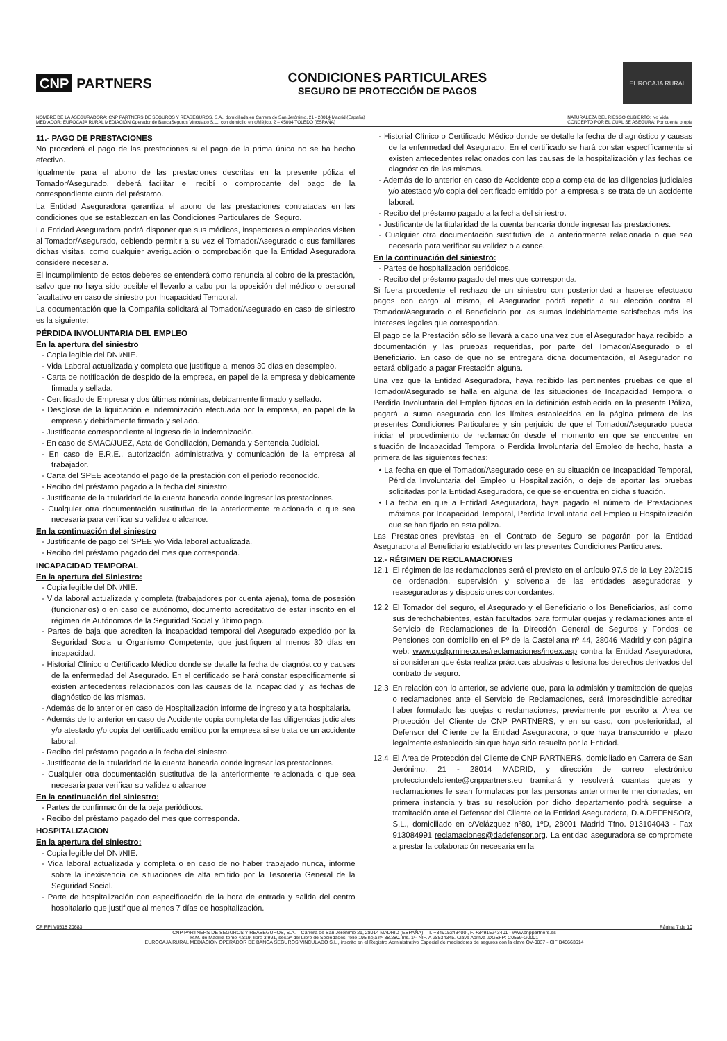CNP PARTNERS
CONDICIONES PARTICULARES
SEGURO DE PROTECCIÓN DE PAGOS
EUROCAJA RURAL
NOMBRE DE LA ASEGURADORA: CNP PARTNERS DE SEGUROS Y REASEGUROS, S.A., domiciliada en Carrera de San Jerónimo, 21 - 28014 Madrid (España)
MEDIADOR: EUROCAJA RURAL MEDIACIÓN Operador de BancaSeguros Vinculado S.L., con domicilio en c/Méjico, 2 – 45004 TOLEDO (ESPAÑA)
NATURALEZA DEL RIESGO CUBIERTO: No Vida
CONCEPTO POR EL CUAL SE ASEGURA: Por cuenta propia
11.- PAGO DE PRESTACIONES
No procederá el pago de las prestaciones si el pago de la prima única no se ha hecho efectivo.
Igualmente para el abono de las prestaciones descritas en la presente póliza el Tomador/Asegurado, deberá facilitar el recibí o comprobante del pago de la correspondiente cuota del préstamo.
La Entidad Aseguradora garantiza el abono de las prestaciones contratadas en las condiciones que se establezcan en las Condiciones Particulares del Seguro.
La Entidad Aseguradora podrá disponer que sus médicos, inspectores o empleados visiten al Tomador/Asegurado, debiendo permitir a su vez el Tomador/Asegurado o sus familiares dichas visitas, como cualquier averiguación o comprobación que la Entidad Aseguradora considere necesaria.
El incumplimiento de estos deberes se entenderá como renuncia al cobro de la prestación, salvo que no haya sido posible el llevarlo a cabo por la oposición del médico o personal facultativo en caso de siniestro por Incapacidad Temporal.
La documentación que la Compañía solicitará al Tomador/Asegurado en caso de siniestro es la siguiente:
PÉRDIDA INVOLUNTARIA DEL EMPLEO
En la apertura del siniestro
- Copia legible del DNI/NIE.
- Vida Laboral actualizada y completa que justifique al menos 30 días en desempleo.
- Carta de notificación de despido de la empresa, en papel de la empresa y debidamente firmada y sellada.
- Certificado de Empresa y dos últimas nóminas, debidamente firmado y sellado.
- Desglose de la liquidación e indemnización efectuada por la empresa, en papel de la empresa y debidamente firmado y sellado.
- Justificante correspondiente al ingreso de la indemnización.
- En caso de SMAC/JUEZ, Acta de Conciliación, Demanda y Sentencia Judicial.
- En caso de E.R.E., autorización administrativa y comunicación de la empresa al trabajador.
- Carta del SPEE aceptando el pago de la prestación con el periodo reconocido.
- Recibo del préstamo pagado a la fecha del siniestro.
- Justificante de la titularidad de la cuenta bancaria donde ingresar las prestaciones.
- Cualquier otra documentación sustitutiva de la anteriormente relacionada o que sea necesaria para verificar su validez o alcance.
En la continuación del siniestro
- Justificante de pago del SPEE y/o Vida laboral actualizada.
- Recibo del préstamo pagado del mes que corresponda.
INCAPACIDAD TEMPORAL
En la apertura del Siniestro:
- Copia legible del DNI/NIE.
- Vida laboral actualizada y completa (trabajadores por cuenta ajena), toma de posesión (funcionarios) o en caso de autónomo, documento acreditativo de estar inscrito en el régimen de Autónomos de la Seguridad Social y último pago.
- Partes de baja que acrediten la incapacidad temporal del Asegurado expedido por la Seguridad Social u Organismo Competente, que justifiquen al menos 30 días en incapacidad.
- Historial Clínico o Certificado Médico donde se detalle la fecha de diagnóstico y causas de la enfermedad del Asegurado. En el certificado se hará constar específicamente si existen antecedentes relacionados con las causas de la incapacidad y las fechas de diagnóstico de las mismas.
- Además de lo anterior en caso de Hospitalización informe de ingreso y alta hospitalaria.
- Además de lo anterior en caso de Accidente copia completa de las diligencias judiciales y/o atestado y/o copia del certificado emitido por la empresa si se trata de un accidente laboral.
- Recibo del préstamo pagado a la fecha del siniestro.
- Justificante de la titularidad de la cuenta bancaria donde ingresar las prestaciones.
- Cualquier otra documentación sustitutiva de la anteriormente relacionada o que sea necesaria para verificar su validez o alcance
En la continuación del siniestro:
- Partes de confirmación de la baja periódicos.
- Recibo del préstamo pagado del mes que corresponda.
HOSPITALIZACION
En la apertura del siniestro:
- Copia legible del DNI/NIE.
- Vida laboral actualizada y completa o en caso de no haber trabajado nunca, informe sobre la inexistencia de situaciones de alta emitido por la Tesorería General de la Seguridad Social.
- Parte de hospitalización con especificación de la hora de entrada y salida del centro hospitalario que justifique al menos 7 días de hospitalización.
- Historial Clínico o Certificado Médico donde se detalle la fecha de diagnóstico y causas de la enfermedad del Asegurado. En el certificado se hará constar específicamente si existen antecedentes relacionados con las causas de la hospitalización y las fechas de diagnóstico de las mismas.
- Además de lo anterior en caso de Accidente copia completa de las diligencias judiciales y/o atestado y/o copia del certificado emitido por la empresa si se trata de un accidente laboral.
- Recibo del préstamo pagado a la fecha del siniestro.
- Justificante de la titularidad de la cuenta bancaria donde ingresar las prestaciones.
- Cualquier otra documentación sustitutiva de la anteriormente relacionada o que sea necesaria para verificar su validez o alcance.
En la continuación del siniestro:
- Partes de hospitalización periódicos.
- Recibo del préstamo pagado del mes que corresponda.
Si fuera procedente el rechazo de un siniestro con posterioridad a haberse efectuado pagos con cargo al mismo, el Asegurador podrá repetir a su elección contra el Tomador/Asegurado o el Beneficiario por las sumas indebidamente satisfechas más los intereses legales que correspondan.
El pago de la Prestación sólo se llevará a cabo una vez que el Asegurador haya recibido la documentación y las pruebas requeridas, por parte del Tomador/Asegurado o el Beneficiario. En caso de que no se entregara dicha documentación, el Asegurador no estará obligado a pagar Prestación alguna.
Una vez que la Entidad Aseguradora, haya recibido las pertinentes pruebas de que el Tomador/Asegurado se halla en alguna de las situaciones de Incapacidad Temporal o Perdida Involuntaria del Empleo fijadas en la definición establecida en la presente Póliza, pagará la suma asegurada con los límites establecidos en la página primera de las presentes Condiciones Particulares y sin perjuicio de que el Tomador/Asegurado pueda iniciar el procedimiento de reclamación desde el momento en que se encuentre en situación de Incapacidad Temporal o Perdida Involuntaria del Empleo de hecho, hasta la primera de las siguientes fechas:
• La fecha en que el Tomador/Asegurado cese en su situación de Incapacidad Temporal, Pérdida Involuntaria del Empleo u Hospitalización, o deje de aportar las pruebas solicitadas por la Entidad Aseguradora, de que se encuentra en dicha situación.
• La fecha en que a Entidad Aseguradora, haya pagado el número de Prestaciones máximas por Incapacidad Temporal, Perdida Involuntaria del Empleo u Hospitalización que se han fijado en esta póliza.
Las Prestaciones previstas en el Contrato de Seguro se pagarán por la Entidad Aseguradora al Beneficiario establecido en las presentes Condiciones Particulares.
12.- RÉGIMEN DE RECLAMACIONES
12.1 El régimen de las reclamaciones será el previsto en el artículo 97.5 de la Ley 20/2015 de ordenación, supervisión y solvencia de las entidades aseguradoras y reaseguradoras y disposiciones concordantes.
12.2 El Tomador del seguro, el Asegurado y el Beneficiario o los Beneficiarios, así como sus derechohabientes, están facultados para formular quejas y reclamaciones ante el Servicio de Reclamaciones de la Dirección General de Seguros y Fondos de Pensiones con domicilio en el Pº de la Castellana nº 44, 28046 Madrid y con página web: www.dgsfp.mineco.es/reclamaciones/index.asp contra la Entidad Aseguradora, si consideran que ésta realiza prácticas abusivas o lesiona los derechos derivados del contrato de seguro.
12.3 En relación con lo anterior, se advierte que, para la admisión y tramitación de quejas o reclamaciones ante el Servicio de Reclamaciones, será imprescindible acreditar haber formulado las quejas o reclamaciones, previamente por escrito al Área de Protección del Cliente de CNP PARTNERS, y en su caso, con posterioridad, al Defensor del Cliente de la Entidad Aseguradora, o que haya transcurrido el plazo legalmente establecido sin que haya sido resuelta por la Entidad.
12.4 El Área de Protección del Cliente de CNP PARTNERS, domiciliado en Carrera de San Jerónimo, 21 - 28014 MADRID, y dirección de correo electrónico protecciondelcliente@cnppartners.eu tramitará y resolverá cuantas quejas y reclamaciones le sean formuladas por las personas anteriormente mencionadas, en primera instancia y tras su resolución por dicho departamento podrá seguirse la tramitación ante el Defensor del Cliente de la Entidad Aseguradora, D.A.DEFENSOR, S.L., domiciliado en c/Velázquez nº80, 1ºD, 28001 Madrid Tfno. 913104043 - Fax 913084991 reclamaciones@dadefensor.org. La entidad aseguradora se compromete a prestar la colaboración necesaria en la
CP PPI V0518 20683 Página 7 de 10
CNP PARTNERS DE SEGUROS Y REASEGUROS, S.A. – Carrera de San Jerónimo 21, 28014 MADRID (ESPAÑA) – T. +34915243400 , F. +34915243401 - www.cnppartners.es
R.M. de Madrid, tomo 4.819, libro 3.991, sec.3ª del Libro de Sociedades, folio 195 hoja nº 38.280. Ins. 1ª- NIF. A 28534345. Clave Admva .DGSFP: C0559-G0001
EUROCAJA RURAL MEDIACIÓN OPERADOR DE BANCA SEGUROS VINCULADO S.L., inscrito en el Registro Administrativo Especial de mediadores de seguros con la clave OV-0037 - CIF B45663614